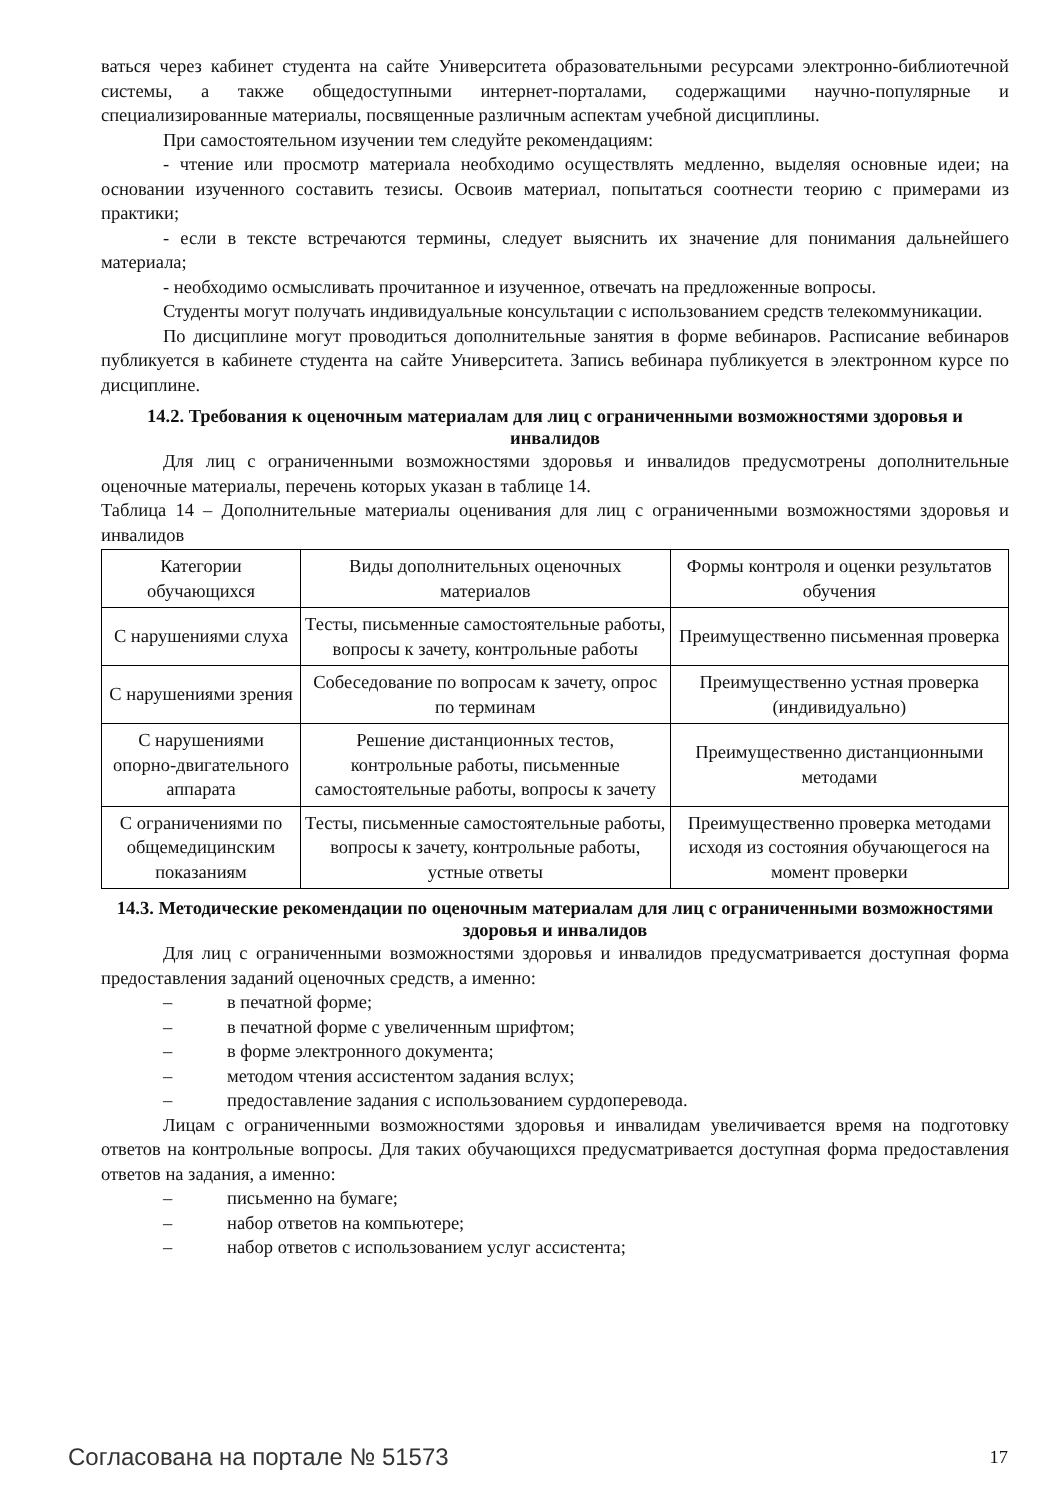ваться через кабинет студента на сайте Университета образовательными ресурсами электронно-библиотечной системы, а также общедоступными интернет-порталами, содержащими научно-популярные и специализированные материалы, посвященные различным аспектам учебной дисциплины.
При самостоятельном изучении тем следуйте рекомендациям:
- чтение или просмотр материала необходимо осуществлять медленно, выделяя основные идеи; на основании изученного составить тезисы. Освоив материал, попытаться соотнести теорию с примерами из практики;
- если в тексте встречаются термины, следует выяснить их значение для понимания дальнейшего материала;
- необходимо осмысливать прочитанное и изученное, отвечать на предложенные вопросы.
Студенты могут получать индивидуальные консультации с использованием средств телекоммуникации.
По дисциплине могут проводиться дополнительные занятия в форме вебинаров. Расписание вебинаров публикуется в кабинете студента на сайте Университета. Запись вебинара публикуется в электронном курсе по дисциплине.
14.2. Требования к оценочным материалам для лиц с ограниченными возможностями здоровья и инвалидов
Для лиц с ограниченными возможностями здоровья и инвалидов предусмотрены дополнительные оценочные материалы, перечень которых указан в таблице 14.
Таблица 14 – Дополнительные материалы оценивания для лиц с ограниченными возможностями здоровья и инвалидов
| Категории обучающихся | Виды дополнительных оценочных материалов | Формы контроля и оценки результатов обучения |
| С нарушениями слуха | Тесты, письменные самостоятельные работы, вопросы к зачету, контрольные работы | Преимущественно письменная проверка |
| С нарушениями зрения | Собеседование по вопросам к зачету, опрос по терминам | Преимущественно устная проверка (индивидуально) |
| С нарушениями опорно-двигательного аппарата | Решение дистанционных тестов, контрольные работы, письменные самостоятельные работы, вопросы к зачету | Преимущественно дистанционными методами |
| С ограничениями по общемедицинским показаниям | Тесты, письменные самостоятельные работы, вопросы к зачету, контрольные работы, устные ответы | Преимущественно проверка методами исходя из состояния обучающегося на момент проверки |
14.3. Методические рекомендации по оценочным материалам для лиц с ограниченными возможностями здоровья и инвалидов
Для лиц с ограниченными возможностями здоровья и инвалидов предусматривается доступная форма предоставления заданий оценочных средств, а именно:
– в печатной форме;
– в печатной форме с увеличенным шрифтом;
– в форме электронного документа;
– методом чтения ассистентом задания вслух;
– предоставление задания с использованием сурдоперевода.
Лицам с ограниченными возможностями здоровья и инвалидам увеличивается время на подготовку ответов на контрольные вопросы. Для таких обучающихся предусматривается доступная форма предоставления ответов на задания, а именно:
– письменно на бумаге;
– набор ответов на компьютере;
– набор ответов с использованием услуг ассистента;
Согласована на портале № 51573 17